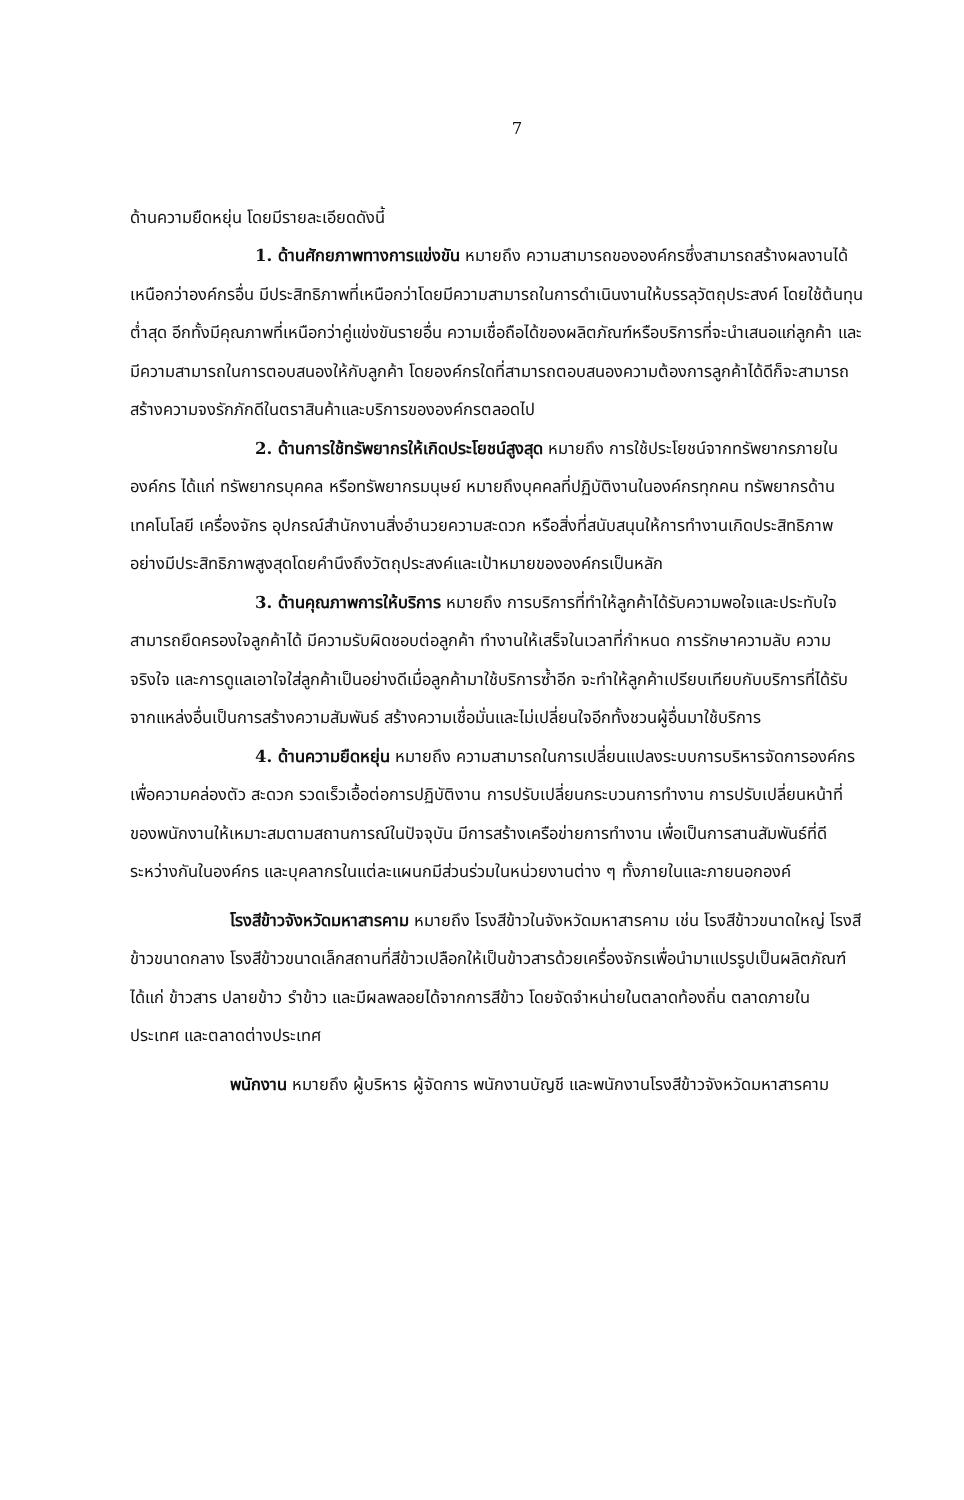7
ด้านความยืดหยุ่น โดยมีรายละเอียดดังนี้
1. ด้านศักยภาพทางการแข่งขัน หมายถึง ความสามารถขององค์กรซึ่งสามารถสร้างผลงานได้เหนือกว่าองค์กรอื่น มีประสิทธิภาพที่เหนือกว่าโดยมีความสามารถในการดำเนินงานให้บรรลุวัตถุประสงค์ โดยใช้ต้นทุนต่ำสุด อีกทั้งมีคุณภาพที่เหนือกว่าคู่แข่งขันรายอื่น ความเชื่อถือได้ของผลิตภัณฑ์หรือบริการที่จะนำเสนอแก่ลูกค้า และมีความสามารถในการตอบสนองให้กับลูกค้า โดยองค์กรใดที่สามารถตอบสนองความต้องการลูกค้าได้ดีก็จะสามารถสร้างความจงรักภักดีในตราสินค้าและบริการขององค์กรตลอดไป
2. ด้านการใช้ทรัพยากรให้เกิดประโยชน์สูงสุด หมายถึง การใช้ประโยชน์จากทรัพยากรภายในองค์กร ได้แก่ ทรัพยากรบุคคล หรือทรัพยากรมนุษย์ หมายถึงบุคคลที่ปฏิบัติงานในองค์กรทุกคน ทรัพยากรด้านเทคโนโลยี เครื่องจักร อุปกรณ์สำนักงานสิ่งอำนวยความสะดวก หรือสิ่งที่สนับสนุนให้การทำงานเกิดประสิทธิภาพอย่างมีประสิทธิภาพสูงสุดโดยคำนึงถึงวัตถุประสงค์และเป้าหมายขององค์กรเป็นหลัก
3. ด้านคุณภาพการให้บริการ หมายถึง การบริการที่ทำให้ลูกค้าได้รับความพอใจและประทับใจสามารถยึดครองใจลูกค้าได้ มีความรับผิดชอบต่อลูกค้า ทำงานให้เสร็จในเวลาที่กำหนด การรักษาความลับ ความจริงใจ และการดูแลเอาใจใส่ลูกค้าเป็นอย่างดีเมื่อลูกค้ามาใช้บริการซ้ำอีก จะทำให้ลูกค้าเปรียบเทียบกับบริการที่ได้รับจากแหล่งอื่นเป็นการสร้างความสัมพันธ์ สร้างความเชื่อมั่นและไม่เปลี่ยนใจอีกทั้งชวนผู้อื่นมาใช้บริการ
4. ด้านความยืดหยุ่น หมายถึง ความสามารถในการเปลี่ยนแปลงระบบการบริหารจัดการองค์กรเพื่อความคล่องตัว สะดวก รวดเร็วเอื้อต่อการปฏิบัติงาน การปรับเปลี่ยนกระบวนการทำงาน การปรับเปลี่ยนหน้าที่ของพนักงานให้เหมาะสมตามสถานการณ์ในปัจจุบัน มีการสร้างเครือข่ายการทำงาน เพื่อเป็นการสานสัมพันธ์ที่ดีระหว่างกันในองค์กร และบุคลากรในแต่ละแผนกมีส่วนร่วมในหน่วยงานต่าง ๆ ทั้งภายในและภายนอกองค์
โรงสีข้าวจังหวัดมหาสารคาม หมายถึง โรงสีข้าวในจังหวัดมหาสารคาม เช่น โรงสีข้าวขนาดใหญ่ โรงสีข้าวขนาดกลาง โรงสีข้าวขนาดเล็กสถานที่สีข้าวเปลือกให้เป็นข้าวสารด้วยเครื่องจักรเพื่อนำมาแปรรูปเป็นผลิตภัณฑ์ ได้แก่ ข้าวสาร ปลายข้าว รำข้าว และมีผลพลอยได้จากการสีข้าว โดยจัดจำหน่ายในตลาดท้องถิ่น ตลาดภายใน ประเทศ และตลาดต่างประเทศ
พนักงาน หมายถึง ผู้บริหาร ผู้จัดการ พนักงานบัญชี และพนักงานโรงสีข้าวจังหวัดมหาสารคาม